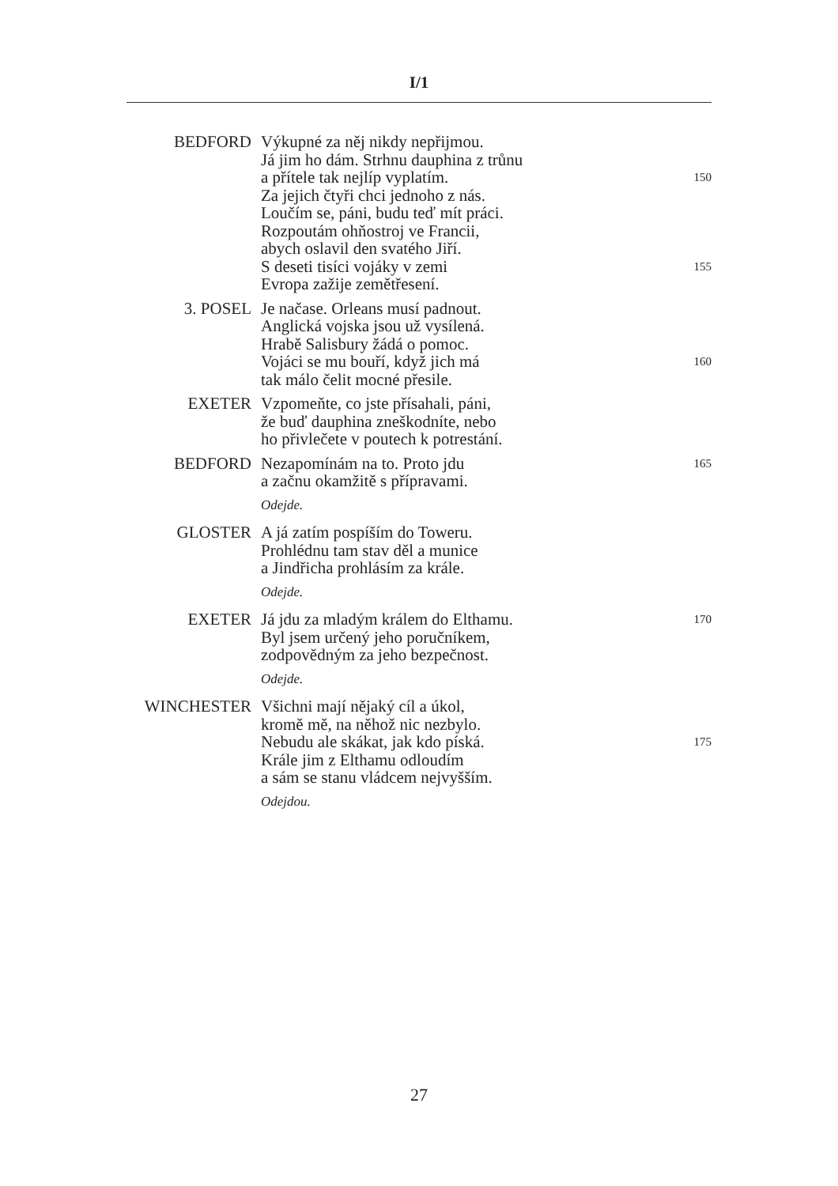I/1
BEDFORD Výkupné za něj nikdy nepřijmou.
Já jim ho dám. Strhnu dauphina z trůnu
a přítele tak nejlíp vyplatím. 150
Za jejich čtyři chci jednoho z nás.
Loučím se, páni, budu teď mít práci.
Rozpoutám ohňostroj ve Francii,
abych oslavil den svatého Jiří.
S deseti tisíci vojáky v zemi 155
Evropa zažije zemětřesení.
3. POSEL Je načase. Orleans musí padnout.
Anglická vojska jsou už vysílená.
Hrabě Salisbury žádá o pomoc.
Vojáci se mu bouří, když jich má 160
tak málo čelit mocné přesile.
EXETER Vzpomeňte, co jste přísahali, páni,
že buď dauphina zneškodníte, nebo
ho přivlečete v poutech k potrestání.
BEDFORD Nezapomínám na to. Proto jdu 165
a začnu okamžitě s přípravami.
Odejde.
GLOSTER A já zatím pospíším do Toweru.
Prohlédnu tam stav děl a munice
a Jindřicha prohlásím za krále.
Odejde.
EXETER Já jdu za mladým králem do Elthamu. 170
Byl jsem určený jeho poručníkem,
zodpovědným za jeho bezpečnost.
Odejde.
WINCHESTER Všichni mají nějaký cíl a úkol,
kromě mě, na něhož nic nezbylo.
Nebudu ale skákat, jak kdo píská. 175
Krále jim z Elthamu odloudím
a sám se stanu vládcem nejvyšším.
Odejdou.
27